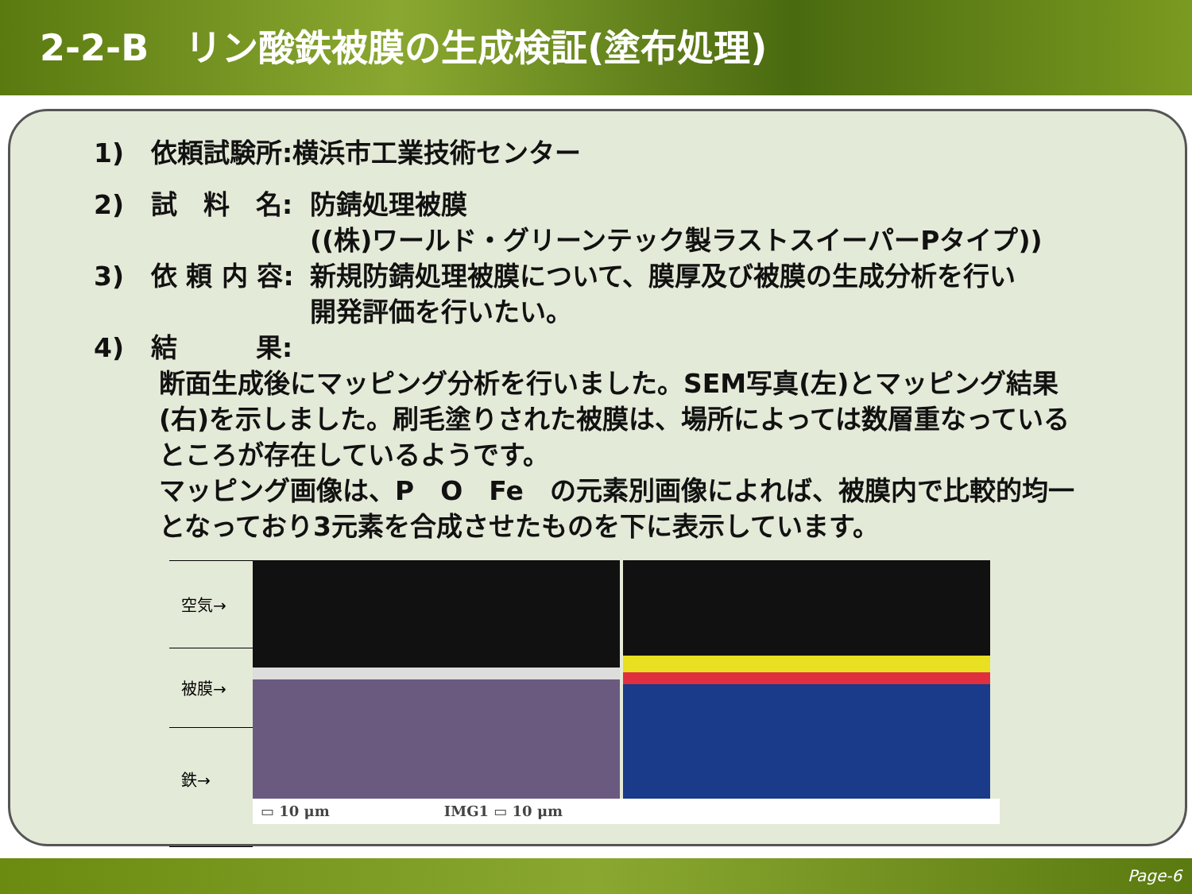2-2-B　リン酸鉄被膜の生成検証(塗布処理)
1) 依頼試験所:横浜市工業技術センター
2) 試　料　名: 防錆処理被膜
((株)ワールド・グリーンテック製ラストスイーパーPタイプ))
3) 依 頼 内 容: 新規防錆処理被膜について、膜厚及び被膜の生成分析を行い
開発評価を行いたい。
4) 結　　　果:
断面生成後にマッピング分析を行いました。SEM写真(左)とマッピング結果(右)を示しました。刷毛塗りされた被膜は、場所によっては数層重なっているところが存在しているようです。
マッピング画像は、P　O　Fe　の元素別画像によれば、被膜内で比較的均一となっており3元素を合成させたものを下に表示しています。
空気→
被膜→
鉄→
▭ 10 μm　　　　　　　　IMG1 ▭ 10 μm
Page-6